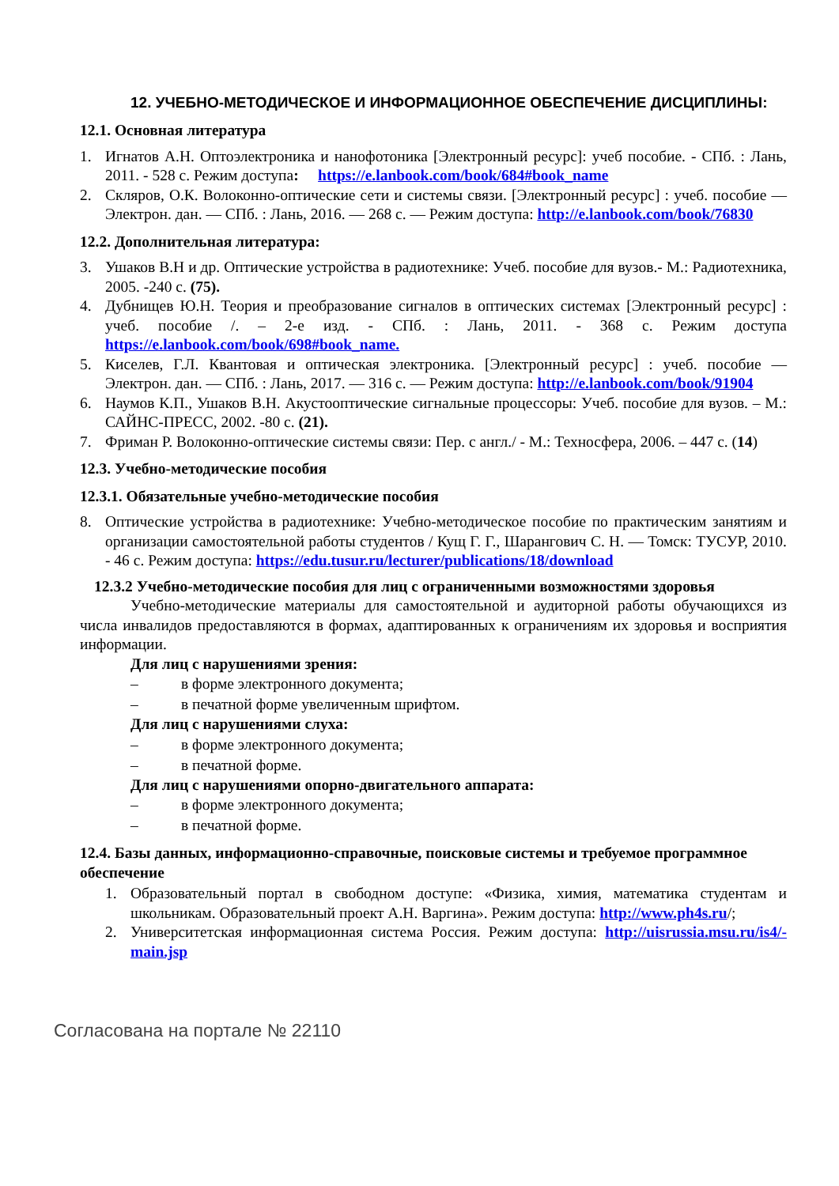12. УЧЕБНО-МЕТОДИЧЕСКОЕ И ИНФОРМАЦИОННОЕ ОБЕСПЕЧЕНИЕ ДИСЦИПЛИНЫ:
12.1. Основная литература
1. Игнатов А.Н. Оптоэлектроника и нанофотоника [Электронный ресурс]: учеб пособие. - СПб. : Лань, 2011. - 528 с. Режим доступа: https://e.lanbook.com/book/684#book_name
2. Скляров, О.К. Волоконно-оптические сети и системы связи. [Электронный ресурс] : учеб. пособие — Электрон. дан. — СПб. : Лань, 2016. — 268 с. — Режим доступа: http://e.lanbook.com/book/76830
12.2. Дополнительная литература:
3. Ушаков В.Н и др. Оптические устройства в радиотехнике: Учеб. пособие для вузов.- М.: Радиотехника, 2005. -240 с. (75).
4. Дубнищев Ю.Н. Теория и преобразование сигналов в оптических системах [Электронный ресурс] : учеб. пособие /. – 2-е изд. - СПб. : Лань, 2011. - 368 с. Режим доступа https://e.lanbook.com/book/698#book_name.
5. Киселев, Г.Л. Квантовая и оптическая электроника. [Электронный ресурс] : учеб. пособие — Электрон. дан. — СПб. : Лань, 2017. — 316 с. — Режим доступа: http://e.lanbook.com/book/91904
6. Наумов К.П., Ушаков В.Н. Акустооптические сигнальные процессоры: Учеб. пособие для вузов. – М.: САЙНС-ПРЕСС, 2002. -80 с. (21).
7. Фриман Р. Волоконно-оптические системы связи: Пер. с англ./ - М.: Техносфера, 2006. – 447 с. (14)
12.3. Учебно-методические пособия
12.3.1. Обязательные учебно-методические пособия
8. Оптические устройства в радиотехнике: Учебно-методическое пособие по практическим занятиям и организации самостоятельной работы студентов / Кущ Г. Г., Шарангович С. Н. — Томск: ТУСУР, 2010. - 46 с. Режим доступа: https://edu.tusur.ru/lecturer/publications/18/download
12.3.2 Учебно-методические пособия для лиц с ограниченными возможностями здоровья
Учебно-методические материалы для самостоятельной и аудиторной работы обучающихся из числа инвалидов предоставляются в формах, адаптированных к ограничениям их здоровья и восприятия информации.
Для лиц с нарушениями зрения:
– в форме электронного документа;
– в печатной форме увеличенным шрифтом.
Для лиц с нарушениями слуха:
– в форме электронного документа;
– в печатной форме.
Для лиц с нарушениями опорно-двигательного аппарата:
– в форме электронного документа;
– в печатной форме.
12.4. Базы данных, информационно-справочные, поисковые системы и требуемое программное обеспечение
1. Образовательный портал в свободном доступе: «Физика, химия, математика студентам и школьникам. Образовательный проект А.Н. Варгина». Режим доступа: http://www.ph4s.ru/;
2. Университетская информационная система Россия. Режим доступа: http://uisrussia.msu.ru/is4/-main.jsp
Согласована на портале № 22110